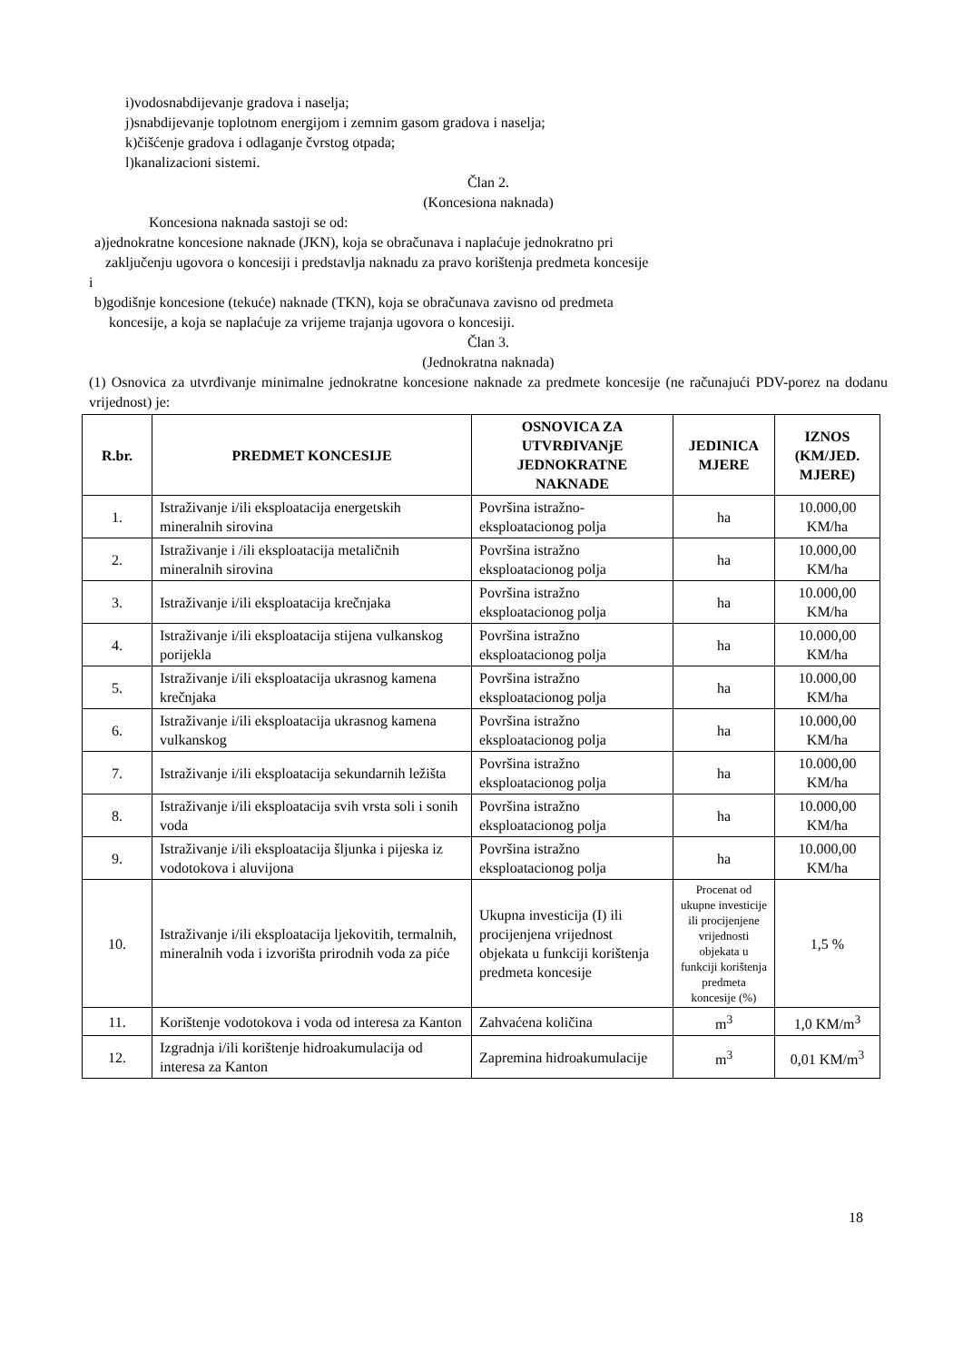i)vodosnabdijevanje gradova i naselja;
j)snabdijevanje toplotnom energijom i zemnim gasom gradova i naselja;
k)čišćenje gradova i odlaganje čvrstog otpada;
l)kanalizacioni sistemi.
Član 2.
(Koncesiona naknada)
Koncesiona naknada sastoji se od:
a)jednokratne koncesione naknade (JKN), koja se obračunava i naplaćuje jednokratno pri
zaključenju ugovora o koncesiji i predstavlja naknadu za pravo korištenja predmeta koncesije
i
b)godišnje koncesione (tekuće) naknade (TKN), koja se obračunava zavisno od predmeta
koncesije, a koja se naplaćuje za vrijeme trajanja ugovora o koncesiji.
Član 3.
(Jednokratna naknada)
(1) Osnovica za utvrđivanje minimalne jednokratne koncesione naknade za predmete koncesije (ne računajući PDV-porez na dodanu vrijednost) je:
| R.br. | PREDMET KONCESIJE | OSNOVICA ZA UTVRĐIVANjE JEDNOKRATNE NAKNADE | JEDINICA MJERE | IZNOS (KM/JED. MJERE) |
| --- | --- | --- | --- | --- |
| 1. | Istraživanje i/ili eksploatacija energetskih mineralnih sirovina | Površina istražno-eksploatacionog polja | ha | 10.000,00 KM/ha |
| 2. | Istraživanje i /ili eksploatacija metaličnih mineralnih sirovina | Površina istražno eksploatacionog polja | ha | 10.000,00 KM/ha |
| 3. | Istraživanje i/ili eksploatacija krečnjaka | Površina istražno eksploatacionog polja | ha | 10.000,00 KM/ha |
| 4. | Istraživanje i/ili eksploatacija stijena vulkanskog porijekla | Površina istražno eksploatacionog polja | ha | 10.000,00 KM/ha |
| 5. | Istraživanje i/ili eksploatacija ukrasnog kamena krečnjaka | Površina istražno eksploatacionog polja | ha | 10.000,00 KM/ha |
| 6. | Istraživanje i/ili eksploatacija ukrasnog kamena vulkanskog | Površina istražno eksploatacionog polja | ha | 10.000,00 KM/ha |
| 7. | Istraživanje i/ili eksploatacija sekundarnih ležišta | Površina istražno eksploatacionog polja | ha | 10.000,00 KM/ha |
| 8. | Istraživanje i/ili eksploatacija svih vrsta soli i sonih voda | Površina istražno eksploatacionog polja | ha | 10.000,00 KM/ha |
| 9. | Istraživanje i/ili eksploatacija šljunka i pijeska iz vodotokova i aluvijona | Površina istražno eksploatacionog polja | ha | 10.000,00 KM/ha |
| 10. | Istraživanje i/ili eksploatacija ljekovitih, termalnih, mineralnih voda i izvorišta prirodnih voda za piće | Ukupna investicija (I) ili procijenjena vrijednost objekata u funkciji korištenja predmeta koncesije | Procenat od ukupne investicije ili procijenjene vrijednosti objekata u funkciji korištenja predmeta koncesije (%) | 1,5 % |
| 11. | Korištenje vodotokova i voda od interesa za Kanton | Zahvaćena količina | m<sup>3</sup> | 1,0 KM/m<sup>3</sup> |
| 12. | Izgradnja i/ili korištenje hidroakumulacija od interesa za Kanton | Zapremina hidroakumulacije | m<sup>3</sup> | 0,01 KM/m<sup>3</sup> |
18